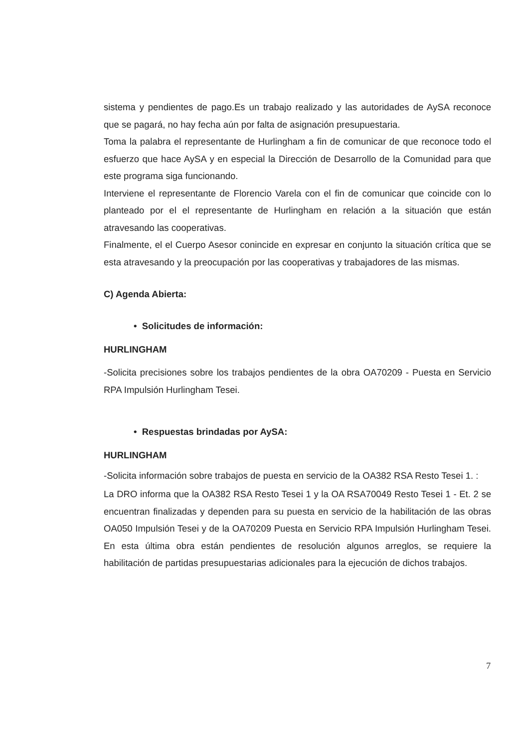sistema y pendientes de pago.Es un trabajo realizado y las autoridades de AySA reconoce que se pagará, no hay fecha aún por falta de asignación presupuestaria.
Toma la palabra el representante de Hurlingham a fin de comunicar de que reconoce todo el esfuerzo que hace AySA y en especial la Dirección de Desarrollo de la Comunidad para que este programa siga funcionando.
Interviene el representante de Florencio Varela con el fin de comunicar que coincide con lo planteado por el el representante de Hurlingham en relación a la situación que están atravesando las cooperativas.
Finalmente, el el Cuerpo Asesor conincide en expresar en conjunto la situación crítica que se esta atravesando y la preocupación por las cooperativas y trabajadores de las mismas.
C) Agenda Abierta:
• Solicitudes de información:
HURLINGHAM
-Solicita precisiones sobre los trabajos pendientes de la obra OA70209 - Puesta en Servicio RPA Impulsión Hurlingham Tesei.
• Respuestas brindadas por AySA:
HURLINGHAM
-Solicita información sobre trabajos de puesta en servicio de la OA382 RSA Resto Tesei 1. :
La DRO informa que la OA382 RSA Resto Tesei 1 y la OA RSA70049 Resto Tesei 1 - Et. 2 se encuentran finalizadas y dependen para su puesta en servicio de la habilitación de las obras OA050 Impulsión Tesei y de la OA70209 Puesta en Servicio RPA Impulsión Hurlingham Tesei. En esta última obra están pendientes de resolución algunos arreglos, se requiere la habilitación de partidas presupuestarias adicionales para la ejecución de dichos trabajos.
7